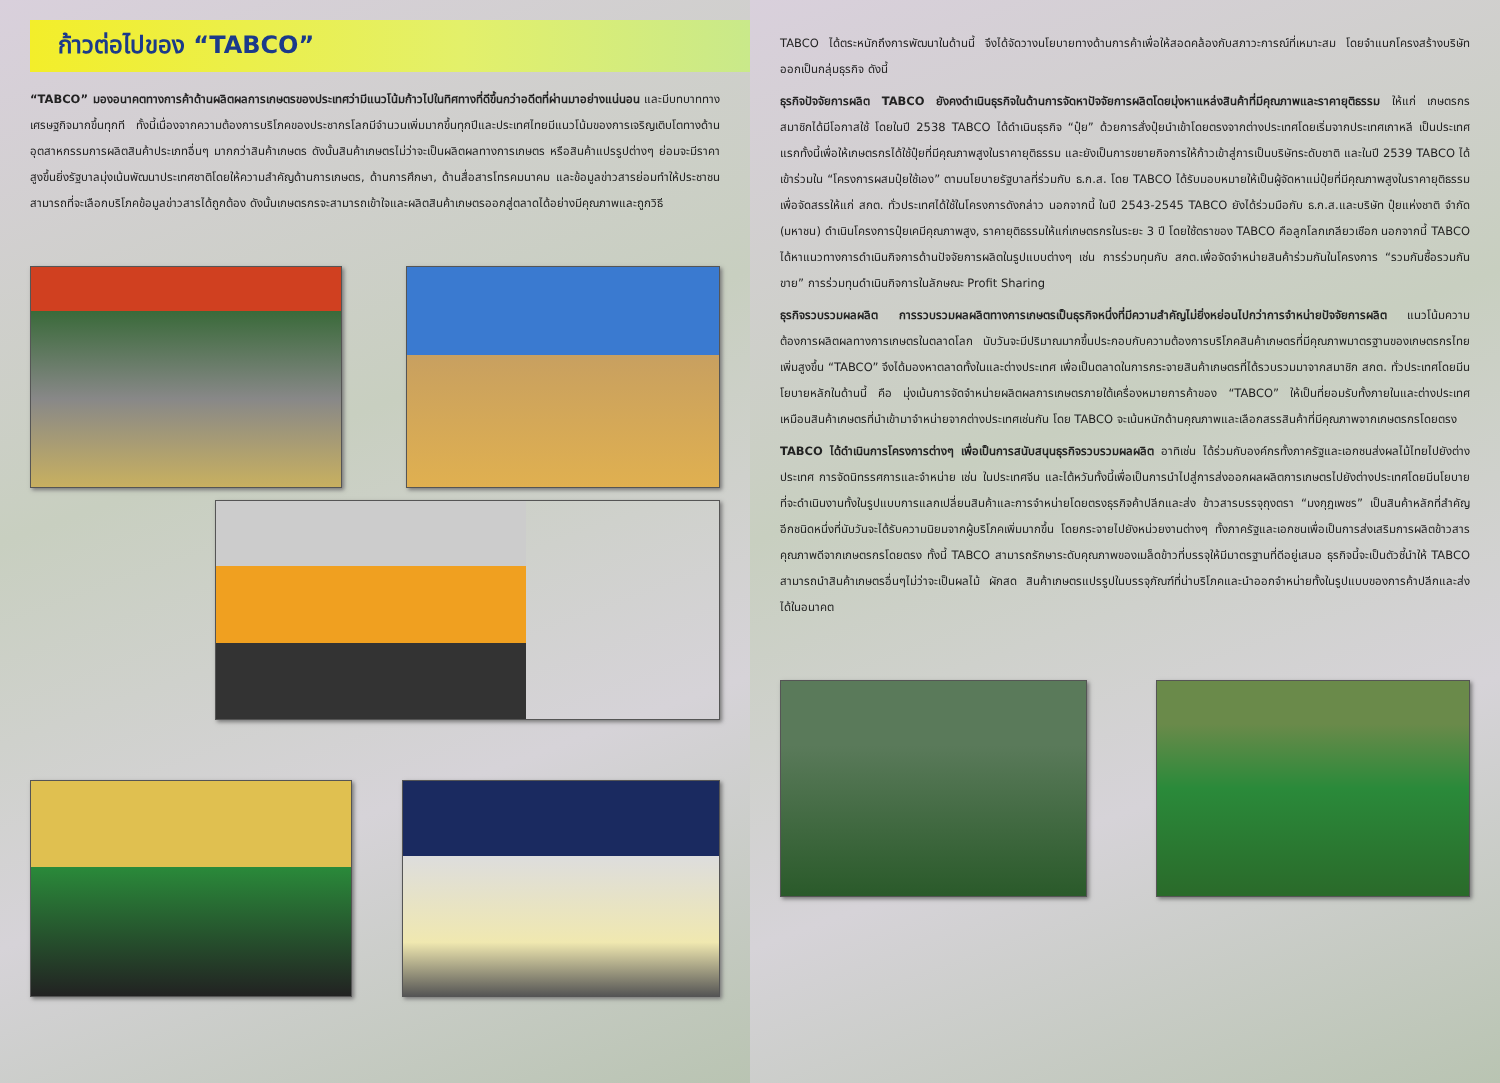ก้าวต่อไปของ “TABCO”
“TABCO” มองอนาคตทางการค้าด้านผลิตผลการเกษตรของประเทศว่ามีแนวโน้มก้าวไปในทิศทางที่ดีขึ้นกว่าอดีตที่ผ่านมาอย่างแน่นอน และมีบทบาททางเศรษฐกิจมากขึ้นทุกที ทั้งนี้เนื่องจากความต้องการบริโภคของประชากรโลกมีจำนวนเพิ่มมากขึ้นทุกปีและประเทศไทยมีแนวโน้มของการเจริญเติบโตทางด้านอุตสาหกรรมการผลิตสินค้าประเภทอื่นๆ มากกว่าสินค้าเกษตร ดังนั้นสินค้าเกษตรไม่ว่าจะเป็นผลิตผลทางการเกษตร หรือสินค้าแปรรูปต่างๆ ย่อมจะมีราคาสูงขึ้นยิ่งรัฐบาลมุ่งเน้นพัฒนาประเทศชาติโดยให้ความสำคัญด้านการเกษตร, ด้านการศึกษา, ด้านสื่อสารโทรคมนาคม และข้อมูลข่าวสารย่อมทำให้ประชาชนสามารถที่จะเลือกบริโภคข้อมูลข่าวสารได้ถูกต้อง ดังนั้นเกษตรกรจะสามารถเข้าใจและผลิตสินค้าเกษตรออกสู่ตลาดได้อย่างมีคุณภาพและถูกวิธี
TABCO ได้ตระหนักถึงการพัฒนาในด้านนี้ จึงได้จัดวางนโยบายทางด้านการค้าเพื่อให้สอดคล้องกับสภาวะการณ์ที่เหมาะสม โดยจำแนกโครงสร้างบริษัทออกเป็นกลุ่มธุรกิจ ดังนี้
ธุรกิจปัจจัยการผลิต TABCO ยังคงดำเนินธุรกิจในด้านการจัดหาปัจจัยการผลิตโดยมุ่งหาแหล่งสินค้าที่มีคุณภาพและราคายุติธรรม ให้แก่ เกษตรกรสมาชิกได้มีโอกาสใช้ โดยในปี 2538 TABCO ได้ดำเนินธุรกิจ “ปุ๋ย” ด้วยการสั่งปุ๋ยนำเข้าโดยตรงจากต่างประเทศโดยเริ่มจากประเทศเกาหลี เป็นประเทศแรกทั้งนี้เพื่อให้เกษตรกรได้ใช้ปุ๋ยที่มีคุณภาพสูงในราคายุติธรรม และยังเป็นการขยายกิจการให้ก้าวเข้าสู่การเป็นบริษัทระดับชาติ และในปี 2539 TABCO ได้เข้าร่วมใน “โครงการผสมปุ๋ยใช้เอง” ตามนโยบายรัฐบาลที่ร่วมกับ ธ.ก.ส. โดย TABCO ได้รับมอบหมายให้เป็นผู้จัดหาแม่ปุ๋ยที่มีคุณภาพสูงในราคายุติธรรม เพื่อจัดสรรให้แก่ สกต. ทั่วประเทศได้ใช้ในโครงการดังกล่าว นอกจากนี้ ในปี 2543-2545 TABCO ยังได้ร่วมมือกับ ธ.ก.ส.และบริษัท ปุ๋ยแห่งชาติ จำกัด (มหาชน) ดำเนินโครงการปุ๋ยเคมีคุณภาพสูง, ราคายุติธรรมให้แก่เกษตรกรในระยะ 3 ปี โดยใช้ตราของ TABCO คือลูกโลกเกลียวเชือก นอกจากนี้ TABCO ได้หาแนวทางการดำเนินกิจการด้านปัจจัยการผลิตในรูปแบบต่างๆ เช่น การร่วมทุนกับ สกต.เพื่อจัดจำหน่ายสินค้าร่วมกันในโครงการ “รวมกันซื้อรวมกันขาย” การร่วมทุนดำเนินกิจการในลักษณะ Profit Sharing
ธุรกิจรวบรวมผลผลิต การรวบรวมผลผลิตทางการเกษตรเป็นธุรกิจหนึ่งที่มีความสำคัญไม่ยิ่งหย่อนไปกว่าการจำหน่ายปัจจัยการผลิต แนวโน้มความต้องการผลิตผลทางการเกษตรในตลาดโลก นับวันจะมีปริมาณมากขึ้นประกอบกับความต้องการบริโภคสินค้าเกษตรที่มีคุณภาพมาตรฐานของเกษตรกรไทยเพิ่มสูงขึ้น “TABCO” จึงได้มองหาตลาดทั้งในและต่างประเทศ เพื่อเป็นตลาดในการกระจายสินค้าเกษตรที่ได้รวบรวมมาจากสมาชิก สกต. ทั่วประเทศโดยมีนโยบายหลักในด้านนี้ คือ มุ่งเน้นการจัดจำหน่ายผลิตผลการเกษตรภายใต้เครื่องหมายการค้าของ “TABCO” ให้เป็นที่ยอมรับทั้งภายในและต่างประเทศเหมือนสินค้าเกษตรที่นำเข้ามาจำหน่ายจากต่างประเทศเช่นกัน โดย TABCO จะเน้นหนักด้านคุณภาพและเลือกสรรสินค้าที่มีคุณภาพจากเกษตรกรโดยตรง
TABCO ได้ดำเนินการโครงการต่างๆ เพื่อเป็นการสนับสนุนธุรกิจรวบรวมผลผลิต อาทิเช่น ได้ร่วมกับองค์กรทั้งภาครัฐและเอกชนส่งผลไม้ไทยไปยังต่างประเทศ การจัดนิทรรศการและจำหน่าย เช่น ในประเทศจีน และไต้หวันทั้งนี้เพื่อเป็นการนำไปสู่การส่งออกผลผลิตการเกษตรไปยังต่างประเทศโดยมีนโยบายที่จะดำเนินงานทั้งในรูปแบบการแลกเปลี่ยนสินค้าและการจำหน่ายโดยตรงธุรกิจค้าปลีกและส่ง ข้าวสารบรรจุถุงตรา “มงกุฎเพชร” เป็นสินค้าหลักที่สำคัญอีกชนิดหนึ่งที่นับวันจะได้รับความนิยมจากผู้บริโภคเพิ่มมากขึ้น โดยกระจายไปยังหน่วยงานต่างๆ ทั้งภาครัฐและเอกชนเพื่อเป็นการส่งเสริมการผลิตข้าวสารคุณภาพดีจากเกษตรกรโดยตรง ทั้งนี้ TABCO สามารถรักษาระดับคุณภาพของเมล็ดข้าวที่บรรจุให้มีมาตรฐานที่ดีอยู่เสมอ ธุรกิจนี้จะเป็นตัวชี้นำให้ TABCO สามารถนำสินค้าเกษตรอื่นๆไม่ว่าจะเป็นผลไม้ ผักสด สินค้าเกษตรแปรรูปในบรรจุภัณฑ์ที่น่าบริโภคและนำออกจำหน่ายทั้งในรูปแบบของการค้าปลีกและส่งได้ในอนาคต